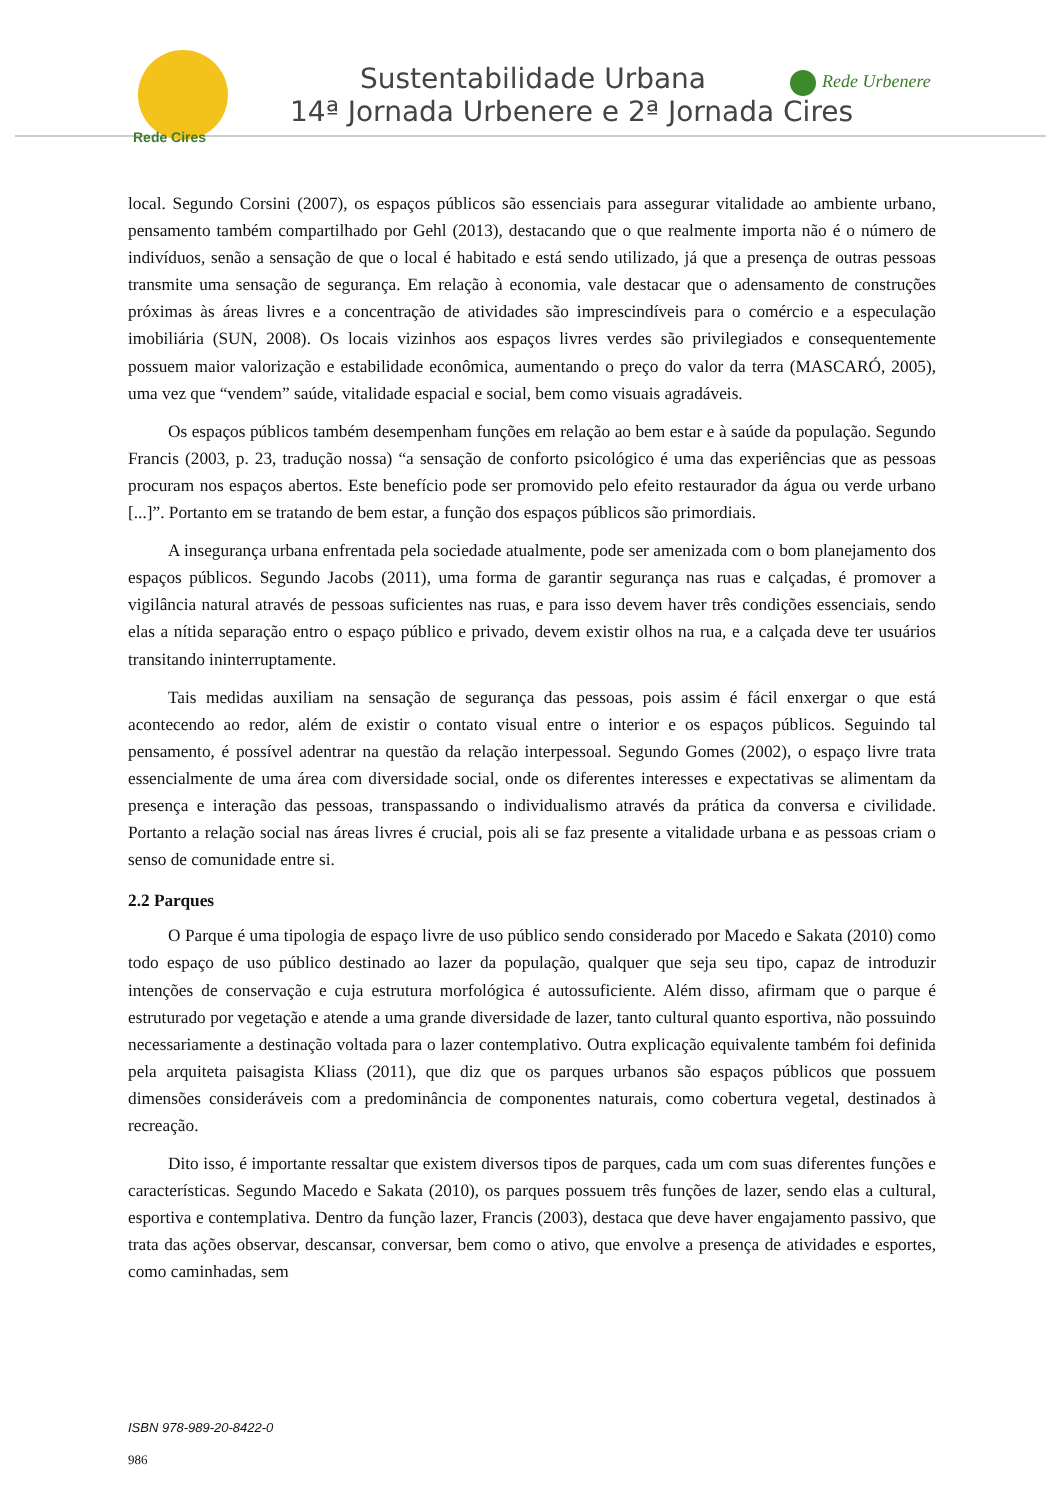Rede Cires
Sustentabilidade Urbana
14ª Jornada Urbenere e 2ª Jornada Cires
Rede Urbenere
local. Segundo Corsini (2007), os espaços públicos são essenciais para assegurar vitalidade ao ambiente urbano, pensamento também compartilhado por Gehl (2013), destacando que o que realmente importa não é o número de indivíduos, senão a sensação de que o local é habitado e está sendo utilizado, já que a presença de outras pessoas transmite uma sensação de segurança. Em relação à economia, vale destacar que o adensamento de construções próximas às áreas livres e a concentração de atividades são imprescindíveis para o comércio e a especulação imobiliária (SUN, 2008). Os locais vizinhos aos espaços livres verdes são privilegiados e consequentemente possuem maior valorização e estabilidade econômica, aumentando o preço do valor da terra (MASCARÓ, 2005), uma vez que “vendem” saúde, vitalidade espacial e social, bem como visuais agradáveis.
Os espaços públicos também desempenham funções em relação ao bem estar e à saúde da população. Segundo Francis (2003, p. 23, tradução nossa) “a sensação de conforto psicológico é uma das experiências que as pessoas procuram nos espaços abertos. Este benefício pode ser promovido pelo efeito restaurador da água ou verde urbano [...]”. Portanto em se tratando de bem estar, a função dos espaços públicos são primordiais.
A insegurança urbana enfrentada pela sociedade atualmente, pode ser amenizada com o bom planejamento dos espaços públicos. Segundo Jacobs (2011), uma forma de garantir segurança nas ruas e calçadas, é promover a vigilância natural através de pessoas suficientes nas ruas, e para isso devem haver três condições essenciais, sendo elas a nítida separação entro o espaço público e privado, devem existir olhos na rua, e a calçada deve ter usuários transitando ininterruptamente.
Tais medidas auxiliam na sensação de segurança das pessoas, pois assim é fácil enxergar o que está acontecendo ao redor, além de existir o contato visual entre o interior e os espaços públicos. Seguindo tal pensamento, é possível adentrar na questão da relação interpessoal. Segundo Gomes (2002), o espaço livre trata essencialmente de uma área com diversidade social, onde os diferentes interesses e expectativas se alimentam da presença e interação das pessoas, transpassando o individualismo através da prática da conversa e civilidade. Portanto a relação social nas áreas livres é crucial, pois ali se faz presente a vitalidade urbana e as pessoas criam o senso de comunidade entre si.
2.2 Parques
O Parque é uma tipologia de espaço livre de uso público sendo considerado por Macedo e Sakata (2010) como todo espaço de uso público destinado ao lazer da população, qualquer que seja seu tipo, capaz de introduzir intenções de conservação e cuja estrutura morfológica é autossuficiente. Além disso, afirmam que o parque é estruturado por vegetação e atende a uma grande diversidade de lazer, tanto cultural quanto esportiva, não possuindo necessariamente a destinação voltada para o lazer contemplativo. Outra explicação equivalente também foi definida pela arquiteta paisagista Kliass (2011), que diz que os parques urbanos são espaços públicos que possuem dimensões consideráveis com a predominância de componentes naturais, como cobertura vegetal, destinados à recreação.
Dito isso, é importante ressaltar que existem diversos tipos de parques, cada um com suas diferentes funções e características. Segundo Macedo e Sakata (2010), os parques possuem três funções de lazer, sendo elas a cultural, esportiva e contemplativa. Dentro da função lazer, Francis (2003), destaca que deve haver engajamento passivo, que trata das ações observar, descansar, conversar, bem como o ativo, que envolve a presença de atividades e esportes, como caminhadas, sem
ISBN 978-989-20-8422-0
986